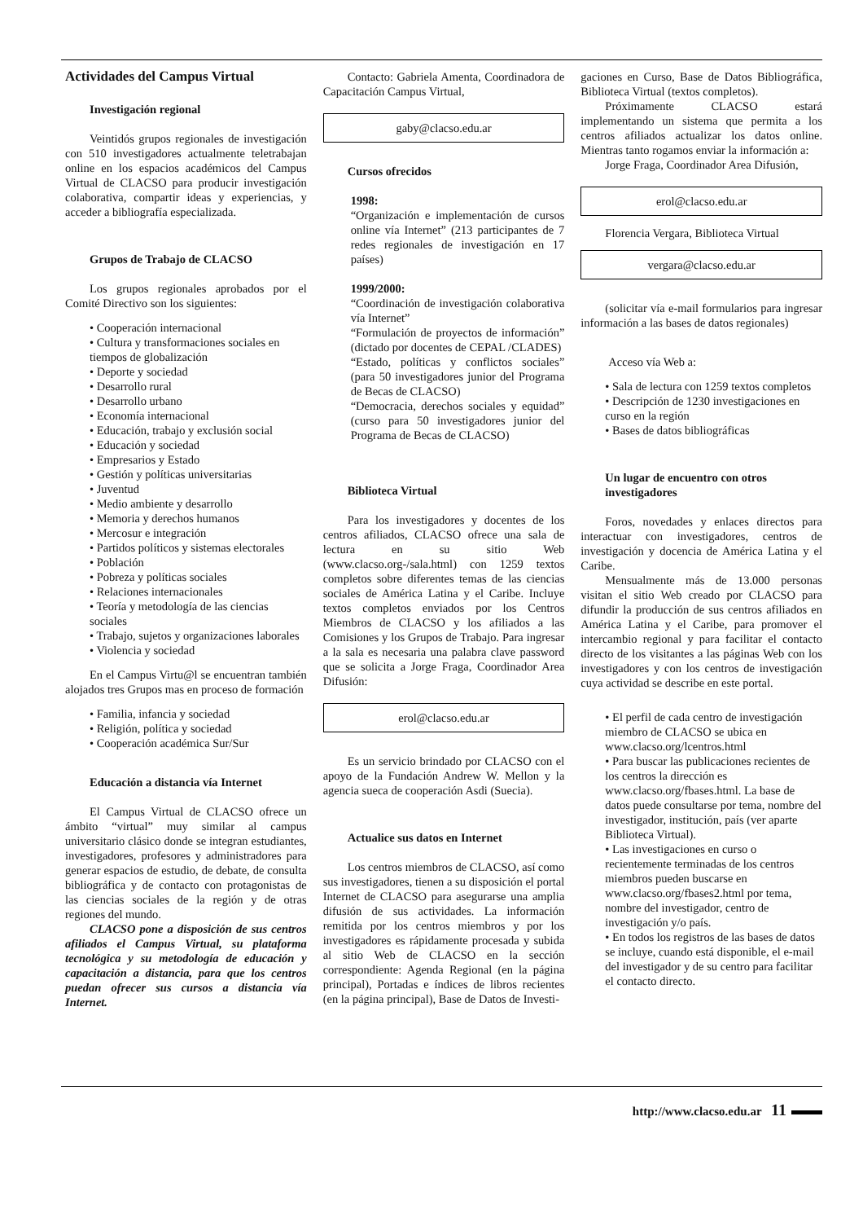Actividades del Campus Virtual
Investigación regional
Veintidós grupos regionales de investigación con 510 investigadores actualmente teletrabajan online en los espacios académicos del Campus Virtual de CLACSO para producir investigación colaborativa, compartir ideas y experiencias, y acceder a bibliografía especializada.
Grupos de Trabajo de CLACSO
Los grupos regionales aprobados por el Comité Directivo son los siguientes:
• Cooperación internacional
• Cultura y transformaciones sociales en tiempos de globalización
• Deporte y sociedad
• Desarrollo rural
• Desarrollo urbano
• Economía internacional
• Educación, trabajo y exclusión social
• Educación y sociedad
• Empresarios y Estado
• Gestión y políticas universitarias
• Juventud
• Medio ambiente y desarrollo
• Memoria y derechos humanos
• Mercosur e integración
• Partidos políticos y sistemas electorales
• Población
• Pobreza y políticas sociales
• Relaciones internacionales
• Teoría y metodología de las ciencias sociales
• Trabajo, sujetos y organizaciones laborales
• Violencia y sociedad
En el Campus Virtu@l se encuentran también alojados tres Grupos mas en proceso de formación
• Familia, infancia y sociedad
• Religión, política y sociedad
• Cooperación académica Sur/Sur
Educación a distancia vía Internet
El Campus Virtual de CLACSO ofrece un ámbito “virtual” muy similar al campus universitario clásico donde se integran estudiantes, investigadores, profesores y administradores para generar espacios de estudio, de debate, de consulta bibliográfica y de contacto con protagonistas de las ciencias sociales de la región y de otras regiones del mundo.
CLACSO pone a disposición de sus centros afiliados el Campus Virtual, su plataforma tecnológica y su metodología de educación y capacitación a distancia, para que los centros puedan ofrecer sus cursos a distancia vía Internet.
Contacto: Gabriela Amenta, Coordinadora de Capacitación Campus Virtual,
gaby@clacso.edu.ar
Cursos ofrecidos
1998:
“Organización e implementación de cursos online vía Internet” (213 participantes de 7 redes regionales de investigación en 17 países)
1999/2000:
“Coordinación de investigación colaborativa vía Internet”
“Formulación de proyectos de información” (dictado por docentes de CEPAL /CLADES)
“Estado, políticas y conflictos sociales” (para 50 investigadores junior del Programa de Becas de CLACSO)
“Democracia, derechos sociales y equidad” (curso para 50 investigadores junior del Programa de Becas de CLACSO)
Biblioteca Virtual
Para los investigadores y docentes de los centros afiliados, CLACSO ofrece una sala de lectura en su sitio Web (www.clacso.org-/sala.html) con 1259 textos completos sobre diferentes temas de las ciencias sociales de América Latina y el Caribe. Incluye textos completos enviados por los Centros Miembros de CLACSO y los afiliados a las Comisiones y los Grupos de Trabajo. Para ingresar a la sala es necesaria una palabra clave password que se solicita a Jorge Fraga, Coordinador Area Difusión:
erol@clacso.edu.ar
Es un servicio brindado por CLACSO con el apoyo de la Fundación Andrew W. Mellon y la agencia sueca de cooperación Asdi (Suecia).
Actualice sus datos en Internet
Los centros miembros de CLACSO, así como sus investigadores, tienen a su disposición el portal Internet de CLACSO para asegurarse una amplia difusión de sus actividades. La información remitida por los centros miembros y por los investigadores es rápidamente procesada y subida al sitio Web de CLACSO en la sección correspondiente: Agenda Regional (en la página principal), Portadas e índices de libros recientes (en la página principal), Base de Datos de Investi-
gaciones en Curso, Base de Datos Bibliográfica, Biblioteca Virtual (textos completos).
Próximamente CLACSO estará implementando un sistema que permita a los centros afiliados actualizar los datos online. Mientras tanto rogamos enviar la información a:
Jorge Fraga, Coordinador Area Difusión,
erol@clacso.edu.ar
Florencia Vergara, Biblioteca Virtual
vergara@clacso.edu.ar
(solicitar vía e-mail formularios para ingresar información a las bases de datos regionales)
Acceso vía Web a:
• Sala de lectura con 1259 textos completos
• Descripción de 1230 investigaciones en curso en la región
• Bases de datos bibliográficas
Un lugar de encuentro con otros investigadores
Foros, novedades y enlaces directos para interactuar con investigadores, centros de investigación y docencia de América Latina y el Caribe.
Mensualmente más de 13.000 personas visitan el sitio Web creado por CLACSO para difundir la producción de sus centros afiliados en América Latina y el Caribe, para promover el intercambio regional y para facilitar el contacto directo de los visitantes a las páginas Web con los investigadores y con los centros de investigación cuya actividad se describe en este portal.
• El perfil de cada centro de investigación miembro de CLACSO se ubica en www.clacso.org/lcentros.html
• Para buscar las publicaciones recientes de los centros la dirección es www.clacso.org/fbases.html. La base de datos puede consultarse por tema, nombre del investigador, institución, país (ver aparte Biblioteca Virtual).
• Las investigaciones en curso o recientemente terminadas de los centros miembros pueden buscarse en www.clacso.org/fbases2.html por tema, nombre del investigador, centro de investigación y/o país.
• En todos los registros de las bases de datos se incluye, cuando está disponible, el e-mail del investigador y de su centro para facilitar el contacto directo.
http://www.clacso.edu.ar 11